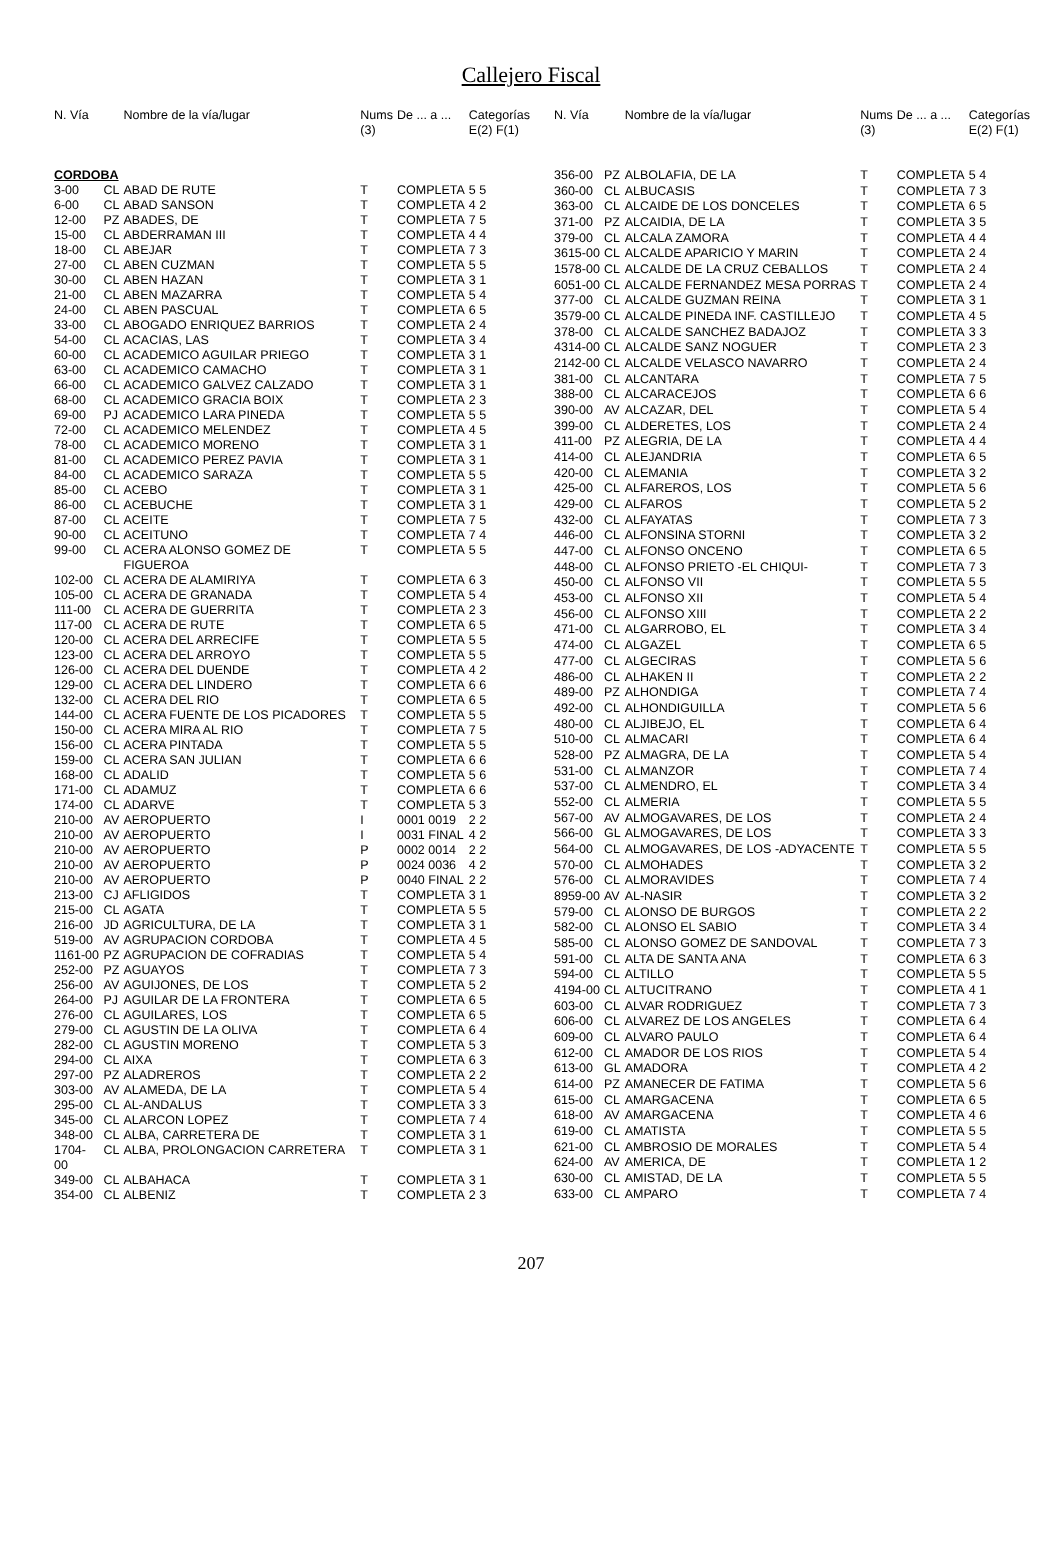Callejero Fiscal
| N. Vía | | Nombre de la vía/lugar | Nums (3) | De ... a ... | Categorías E(2) F(1) |
| --- | --- | --- | --- | --- | --- |
| CORDOBA | | | | | |
| 3-00 | CL | ABAD DE RUTE | T | COMPLETA | 5 5 |
| 6-00 | CL | ABAD SANSON | T | COMPLETA | 4 2 |
| 12-00 | PZ | ABADES, DE | T | COMPLETA | 7 5 |
| 15-00 | CL | ABDERRAMAN III | T | COMPLETA | 4 4 |
| 18-00 | CL | ABEJAR | T | COMPLETA | 7 3 |
| 27-00 | CL | ABEN CUZMAN | T | COMPLETA | 5 5 |
| 30-00 | CL | ABEN HAZAN | T | COMPLETA | 3 1 |
| 21-00 | CL | ABEN MAZARRA | T | COMPLETA | 5 4 |
| 24-00 | CL | ABEN PASCUAL | T | COMPLETA | 6 5 |
| 33-00 | CL | ABOGADO ENRIQUEZ BARRIOS | T | COMPLETA | 2 4 |
| 54-00 | CL | ACACIAS, LAS | T | COMPLETA | 3 4 |
| 60-00 | CL | ACADEMICO AGUILAR PRIEGO | T | COMPLETA | 3 1 |
| 63-00 | CL | ACADEMICO CAMACHO | T | COMPLETA | 3 1 |
| 66-00 | CL | ACADEMICO GALVEZ CALZADO | T | COMPLETA | 3 1 |
| 68-00 | CL | ACADEMICO GRACIA BOIX | T | COMPLETA | 2 3 |
| 69-00 | PJ | ACADEMICO LARA PINEDA | T | COMPLETA | 5 5 |
| 72-00 | CL | ACADEMICO MELENDEZ | T | COMPLETA | 4 5 |
| 78-00 | CL | ACADEMICO MORENO | T | COMPLETA | 3 1 |
| 81-00 | CL | ACADEMICO PEREZ PAVIA | T | COMPLETA | 3 1 |
| 84-00 | CL | ACADEMICO SARAZA | T | COMPLETA | 5 5 |
| 85-00 | CL | ACEBO | T | COMPLETA | 3 1 |
| 86-00 | CL | ACEBUCHE | T | COMPLETA | 3 1 |
| 87-00 | CL | ACEITE | T | COMPLETA | 7 5 |
| 90-00 | CL | ACEITUNO | T | COMPLETA | 7 4 |
| 99-00 | CL | ACERA ALONSO GOMEZ DE FIGUEROA | T | COMPLETA | 5 5 |
| 102-00 | CL | ACERA DE ALAMIRIYA | T | COMPLETA | 6 3 |
| 105-00 | CL | ACERA DE GRANADA | T | COMPLETA | 5 4 |
| 111-00 | CL | ACERA DE GUERRITA | T | COMPLETA | 2 3 |
| 117-00 | CL | ACERA DE RUTE | T | COMPLETA | 6 5 |
| 120-00 | CL | ACERA DEL ARRECIFE | T | COMPLETA | 5 5 |
| 123-00 | CL | ACERA DEL ARROYO | T | COMPLETA | 5 5 |
| 126-00 | CL | ACERA DEL DUENDE | T | COMPLETA | 4 2 |
| 129-00 | CL | ACERA DEL LINDERO | T | COMPLETA | 6 6 |
| 132-00 | CL | ACERA DEL RIO | T | COMPLETA | 6 5 |
| 144-00 | CL | ACERA FUENTE DE LOS PICADORES | T | COMPLETA | 5 5 |
| 150-00 | CL | ACERA MIRA AL RIO | T | COMPLETA | 7 5 |
| 156-00 | CL | ACERA PINTADA | T | COMPLETA | 5 5 |
| 159-00 | CL | ACERA SAN JULIAN | T | COMPLETA | 6 6 |
| 168-00 | CL | ADALID | T | COMPLETA | 5 6 |
| 171-00 | CL | ADAMUZ | T | COMPLETA | 6 6 |
| 174-00 | CL | ADARVE | T | COMPLETA | 5 3 |
| 210-00 | AV | AEROPUERTO | I | 0001 0019 | 2 2 |
| 210-00 | AV | AEROPUERTO | I | 0031 FINAL | 4 2 |
| 210-00 | AV | AEROPUERTO | P | 0002 0014 | 2 2 |
| 210-00 | AV | AEROPUERTO | P | 0024 0036 | 4 2 |
| 210-00 | AV | AEROPUERTO | P | 0040 FINAL | 2 2 |
| 213-00 | CJ | AFLIGIDOS | T | COMPLETA | 3 1 |
| 215-00 | CL | AGATA | T | COMPLETA | 5 5 |
| 216-00 | JD | AGRICULTURA, DE LA | T | COMPLETA | 3 1 |
| 519-00 | AV | AGRUPACION CORDOBA | T | COMPLETA | 4 5 |
| 1161-00 | PZ | AGRUPACION DE COFRADIAS | T | COMPLETA | 5 4 |
| 252-00 | PZ | AGUAYOS | T | COMPLETA | 7 3 |
| 256-00 | AV | AGUIJONES, DE LOS | T | COMPLETA | 5 2 |
| 264-00 | PJ | AGUILAR DE LA FRONTERA | T | COMPLETA | 6 5 |
| 276-00 | CL | AGUILARES, LOS | T | COMPLETA | 6 5 |
| 279-00 | CL | AGUSTIN DE LA OLIVA | T | COMPLETA | 6 4 |
| 282-00 | CL | AGUSTIN MORENO | T | COMPLETA | 5 3 |
| 294-00 | CL | AIXA | T | COMPLETA | 6 3 |
| 297-00 | PZ | ALADREROS | T | COMPLETA | 2 2 |
| 303-00 | AV | ALAMEDA, DE LA | T | COMPLETA | 5 4 |
| 295-00 | CL | AL-ANDALUS | T | COMPLETA | 3 3 |
| 345-00 | CL | ALARCON LOPEZ | T | COMPLETA | 7 4 |
| 348-00 | CL | ALBA, CARRETERA DE | T | COMPLETA | 3 1 |
| 1704-00 | CL | ALBA, PROLONGACION CARRETERA | T | COMPLETA | 3 1 |
| 349-00 | CL | ALBAHACA | T | COMPLETA | 3 1 |
| 354-00 | CL | ALBENIZ | T | COMPLETA | 2 3 |
| N. Vía | | Nombre de la vía/lugar | Nums (3) | De ... a ... | Categorías E(2) F(1) |
| --- | --- | --- | --- | --- | --- |
| 356-00 | PZ | ALBOLAFIA, DE LA | T | COMPLETA | 5 4 |
| 360-00 | CL | ALBUCASIS | T | COMPLETA | 7 3 |
| 363-00 | CL | ALCAIDE DE LOS DONCELES | T | COMPLETA | 6 5 |
| 371-00 | PZ | ALCAIDIA, DE LA | T | COMPLETA | 3 5 |
| 379-00 | CL | ALCALA ZAMORA | T | COMPLETA | 4 4 |
| 3615-00 | CL | ALCALDE APARICIO Y MARIN | T | COMPLETA | 2 4 |
| 1578-00 | CL | ALCALDE DE LA CRUZ CEBALLOS | T | COMPLETA | 2 4 |
| 6051-00 | CL | ALCALDE FERNANDEZ MESA PORRAS | T | COMPLETA | 2 4 |
| 377-00 | CL | ALCALDE GUZMAN REINA | T | COMPLETA | 3 1 |
| 3579-00 | CL | ALCALDE PINEDA INF. CASTILLEJO | T | COMPLETA | 4 5 |
| 378-00 | CL | ALCALDE SANCHEZ BADAJOZ | T | COMPLETA | 3 3 |
| 4314-00 | CL | ALCALDE SANZ NOGUER | T | COMPLETA | 2 3 |
| 2142-00 | CL | ALCALDE VELASCO NAVARRO | T | COMPLETA | 2 4 |
| 381-00 | CL | ALCANTARA | T | COMPLETA | 7 5 |
| 388-00 | CL | ALCARACEJOS | T | COMPLETA | 6 6 |
| 390-00 | AV | ALCAZAR, DEL | T | COMPLETA | 5 4 |
| 399-00 | CL | ALDERETES, LOS | T | COMPLETA | 2 4 |
| 411-00 | PZ | ALEGRIA, DE LA | T | COMPLETA | 4 4 |
| 414-00 | CL | ALEJANDRIA | T | COMPLETA | 6 5 |
| 420-00 | CL | ALEMANIA | T | COMPLETA | 3 2 |
| 425-00 | CL | ALFAREROS, LOS | T | COMPLETA | 5 6 |
| 429-00 | CL | ALFAROS | T | COMPLETA | 5 2 |
| 432-00 | CL | ALFAYATAS | T | COMPLETA | 7 3 |
| 446-00 | CL | ALFONSINA STORNI | T | COMPLETA | 3 2 |
| 447-00 | CL | ALFONSO ONCENO | T | COMPLETA | 6 5 |
| 448-00 | CL | ALFONSO PRIETO -EL CHIQUI- | T | COMPLETA | 7 3 |
| 450-00 | CL | ALFONSO VII | T | COMPLETA | 5 5 |
| 453-00 | CL | ALFONSO XII | T | COMPLETA | 5 4 |
| 456-00 | CL | ALFONSO XIII | T | COMPLETA | 2 2 |
| 471-00 | CL | ALGARROBO, EL | T | COMPLETA | 3 4 |
| 474-00 | CL | ALGAZEL | T | COMPLETA | 6 5 |
| 477-00 | CL | ALGECIRAS | T | COMPLETA | 5 6 |
| 486-00 | CL | ALHAKEN II | T | COMPLETA | 2 2 |
| 489-00 | PZ | ALHONDIGA | T | COMPLETA | 7 4 |
| 492-00 | CL | ALHONDIGUILLA | T | COMPLETA | 5 6 |
| 480-00 | CL | ALJIBEJO, EL | T | COMPLETA | 6 4 |
| 510-00 | CL | ALMACARI | T | COMPLETA | 6 4 |
| 528-00 | PZ | ALMAGRA, DE LA | T | COMPLETA | 5 4 |
| 531-00 | CL | ALMANZOR | T | COMPLETA | 7 4 |
| 537-00 | CL | ALMENDRO, EL | T | COMPLETA | 3 4 |
| 552-00 | CL | ALMERIA | T | COMPLETA | 5 5 |
| 567-00 | AV | ALMOGAVARES, DE LOS | T | COMPLETA | 2 4 |
| 566-00 | GL | ALMOGAVARES, DE LOS | T | COMPLETA | 3 3 |
| 564-00 | CL | ALMOGAVARES, DE LOS -ADYACENTE | T | COMPLETA | 5 5 |
| 570-00 | CL | ALMOHADES | T | COMPLETA | 3 2 |
| 576-00 | CL | ALMORAVIDES | T | COMPLETA | 7 4 |
| 8959-00 | AV | AL-NASIR | T | COMPLETA | 3 2 |
| 579-00 | CL | ALONSO DE BURGOS | T | COMPLETA | 2 2 |
| 582-00 | CL | ALONSO EL SABIO | T | COMPLETA | 3 4 |
| 585-00 | CL | ALONSO GOMEZ DE SANDOVAL | T | COMPLETA | 7 3 |
| 591-00 | CL | ALTA DE SANTA ANA | T | COMPLETA | 6 3 |
| 594-00 | CL | ALTILLO | T | COMPLETA | 5 5 |
| 4194-00 | CL | ALTUCITRANO | T | COMPLETA | 4 1 |
| 603-00 | CL | ALVAR RODRIGUEZ | T | COMPLETA | 7 3 |
| 606-00 | CL | ALVAREZ DE LOS ANGELES | T | COMPLETA | 6 4 |
| 609-00 | CL | ALVARO PAULO | T | COMPLETA | 6 4 |
| 612-00 | CL | AMADOR DE LOS RIOS | T | COMPLETA | 5 4 |
| 613-00 | GL | AMADORA | T | COMPLETA | 4 2 |
| 614-00 | PZ | AMANECER DE FATIMA | T | COMPLETA | 5 6 |
| 615-00 | CL | AMARGACENA | T | COMPLETA | 6 5 |
| 618-00 | AV | AMARGACENA | T | COMPLETA | 4 6 |
| 619-00 | CL | AMATISTA | T | COMPLETA | 5 5 |
| 621-00 | CL | AMBROSIO DE MORALES | T | COMPLETA | 5 4 |
| 624-00 | AV | AMERICA, DE | T | COMPLETA | 1 2 |
| 630-00 | CL | AMISTAD, DE LA | T | COMPLETA | 5 5 |
| 633-00 | CL | AMPARO | T | COMPLETA | 7 4 |
207